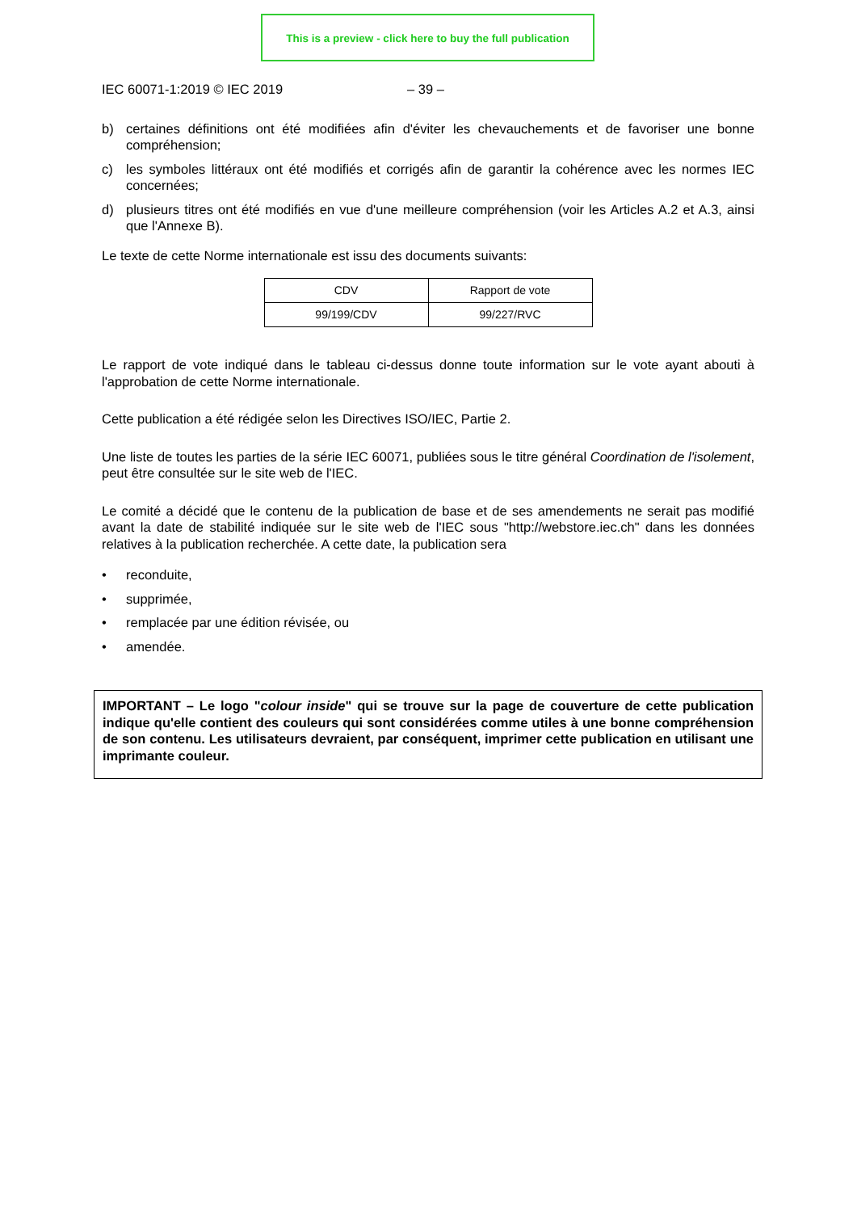This is a preview - click here to buy the full publication
IEC 60071-1:2019 © IEC 2019 – 39 –
b) certaines définitions ont été modifiées afin d'éviter les chevauchements et de favoriser une bonne compréhension;
c) les symboles littéraux ont été modifiés et corrigés afin de garantir la cohérence avec les normes IEC concernées;
d) plusieurs titres ont été modifiés en vue d'une meilleure compréhension (voir les Articles A.2 et A.3, ainsi que l'Annexe B).
Le texte de cette Norme internationale est issu des documents suivants:
| CDV | Rapport de vote |
| 99/199/CDV | 99/227/RVC |
Le rapport de vote indiqué dans le tableau ci-dessus donne toute information sur le vote ayant abouti à l'approbation de cette Norme internationale.
Cette publication a été rédigée selon les Directives ISO/IEC, Partie 2.
Une liste de toutes les parties de la série IEC 60071, publiées sous le titre général Coordination de l'isolement, peut être consultée sur le site web de l'IEC.
Le comité a décidé que le contenu de la publication de base et de ses amendements ne serait pas modifié avant la date de stabilité indiquée sur le site web de l'IEC sous "http://webstore.iec.ch" dans les données relatives à la publication recherchée. A cette date, la publication sera
• reconduite,
• supprimée,
• remplacée par une édition révisée, ou
• amendée.
IMPORTANT – Le logo "colour inside" qui se trouve sur la page de couverture de cette publication indique qu'elle contient des couleurs qui sont considérées comme utiles à une bonne compréhension de son contenu. Les utilisateurs devraient, par conséquent, imprimer cette publication en utilisant une imprimante couleur.